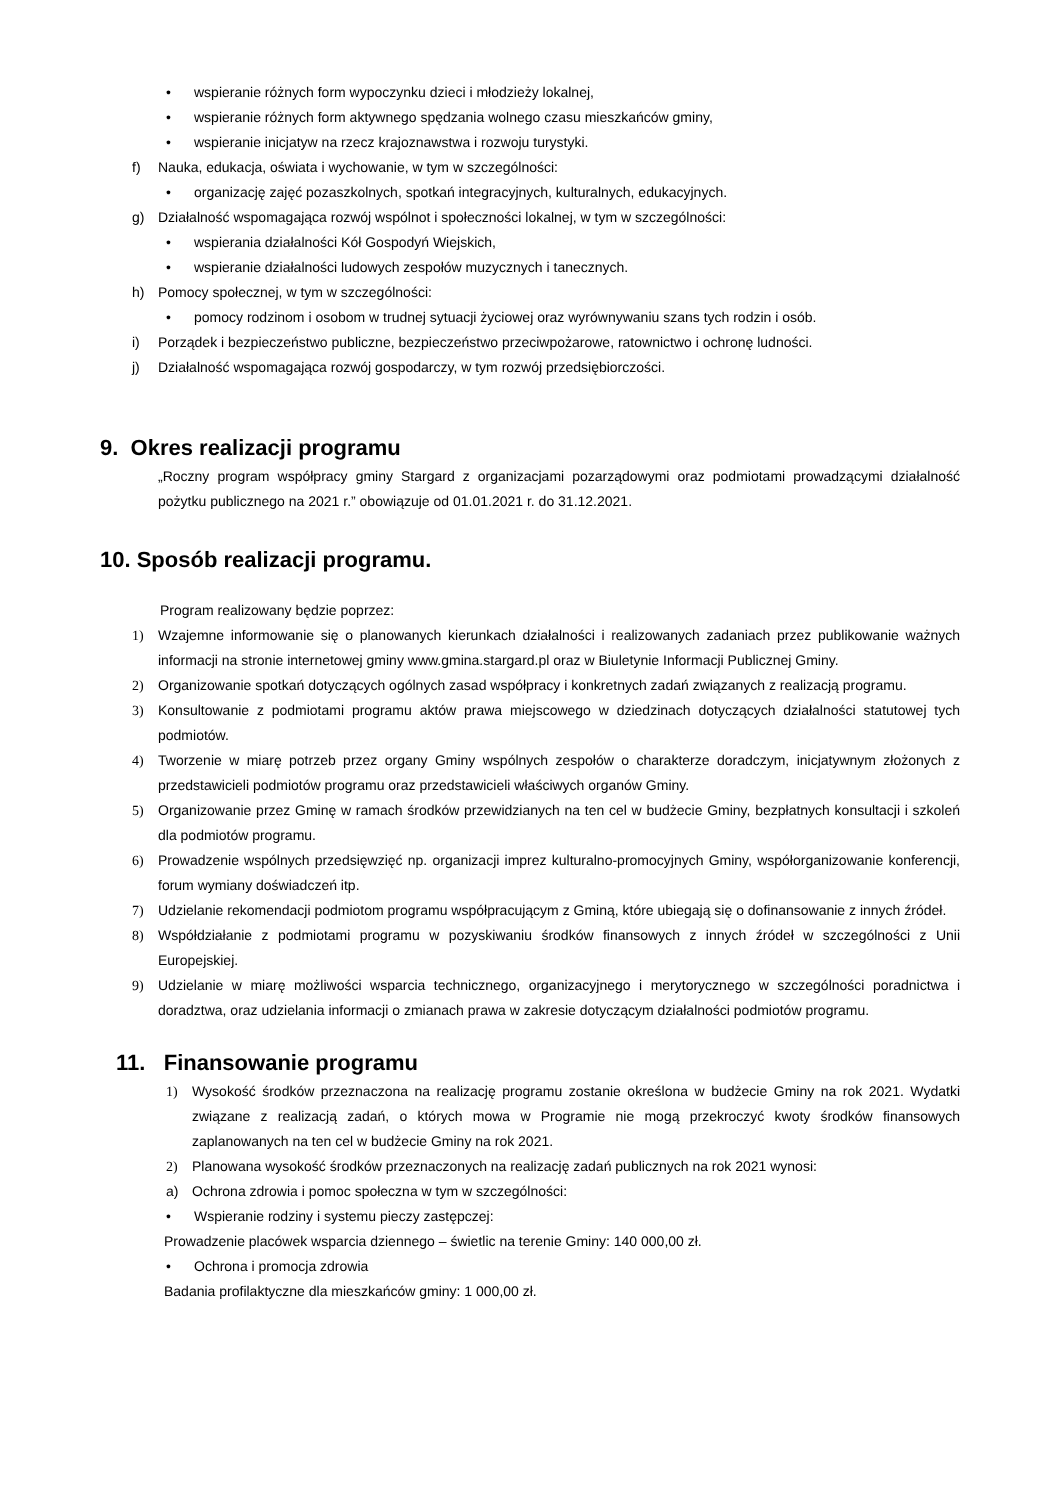• wspieranie różnych form wypoczynku dzieci i młodzieży lokalnej,
• wspieranie różnych form aktywnego spędzania wolnego czasu mieszkańców gminy,
• wspieranie inicjatyw na rzecz krajoznawstwa i rozwoju turystyki.
f) Nauka, edukacja, oświata i wychowanie, w tym w szczególności:
• organizację zajęć pozaszkolnych, spotkań integracyjnych, kulturalnych, edukacyjnych.
g) Działalność wspomagająca rozwój wspólnot i społeczności lokalnej, w tym w szczególności:
• wspierania działalności Kół Gospodyń Wiejskich,
• wspieranie działalności ludowych zespołów muzycznych i tanecznych.
h) Pomocy społecznej, w tym w szczególności:
• pomocy rodzinom i osobom w trudnej sytuacji życiowej oraz wyrównywaniu szans tych rodzin i osób.
i) Porządek i bezpieczeństwo publiczne, bezpieczeństwo przeciwpożarowe, ratownictwo i ochronę ludności.
j) Działalność wspomagająca rozwój gospodarczy, w tym rozwój przedsiębiorczości.
9. Okres realizacji programu
„Roczny program współpracy gminy Stargard z organizacjami pozarządowymi oraz podmiotami prowadzącymi działalność pożytku publicznego na 2021 r.” obowiązuje od 01.01.2021 r. do 31.12.2021.
10. Sposób realizacji programu.
Program realizowany będzie poprzez:
1) Wzajemne informowanie się o planowanych kierunkach działalności i realizowanych zadaniach przez publikowanie ważnych informacji na stronie internetowej gminy www.gmina.stargard.pl oraz w Biuletynie Informacji Publicznej Gminy.
2) Organizowanie spotkań dotyczących ogólnych zasad współpracy i konkretnych zadań związanych z realizacją programu.
3) Konsultowanie z podmiotami programu aktów prawa miejscowego w dziedzinach dotyczących działalności statutowej tych podmiotów.
4) Tworzenie w miarę potrzeb przez organy Gminy wspólnych zespołów o charakterze doradczym, inicjatywnym złożonych z przedstawicieli podmiotów programu oraz przedstawicieli właściwych organów Gminy.
5) Organizowanie przez Gminę w ramach środków przewidzianych na ten cel w budżecie Gminy, bezpłatnych konsultacji i szkoleń dla podmiotów programu.
6) Prowadzenie wspólnych przedsięwzięć np. organizacji imprez kulturalno-promocyjnych Gminy, współorganizowanie konferencji, forum wymiany doświadczeń itp.
7) Udzielanie rekomendacji podmiotom programu współpracującym z Gminą, które ubiegają się o dofinansowanie z innych źródeł.
8) Współdziałanie z podmiotami programu w pozyskiwaniu środków finansowych z innych źródeł w szczególności z Unii Europejskiej.
9) Udzielanie w miarę możliwości wsparcia technicznego, organizacyjnego i merytorycznego w szczególności poradnictwa i doradztwa, oraz udzielania informacji o zmianach prawa w zakresie dotyczącym działalności podmiotów programu.
11. Finansowanie programu
1) Wysokość środków przeznaczona na realizację programu zostanie określona w budżecie Gminy na rok 2021. Wydatki związane z realizacją zadań, o których mowa w Programie nie mogą przekroczyć kwoty środków finansowych zaplanowanych na ten cel w budżecie Gminy na rok 2021.
2) Planowana wysokość środków przeznaczonych na realizację zadań publicznych na rok 2021 wynosi:
a) Ochrona zdrowia i pomoc społeczna w tym w szczególności:
• Wspieranie rodziny i systemu pieczy zastępczej:
Prowadzenie placówek wsparcia dziennego – świetlic na terenie Gminy: 140 000,00 zł.
• Ochrona i promocja zdrowia
Badania profilaktyczne dla mieszkańców gminy: 1 000,00 zł.